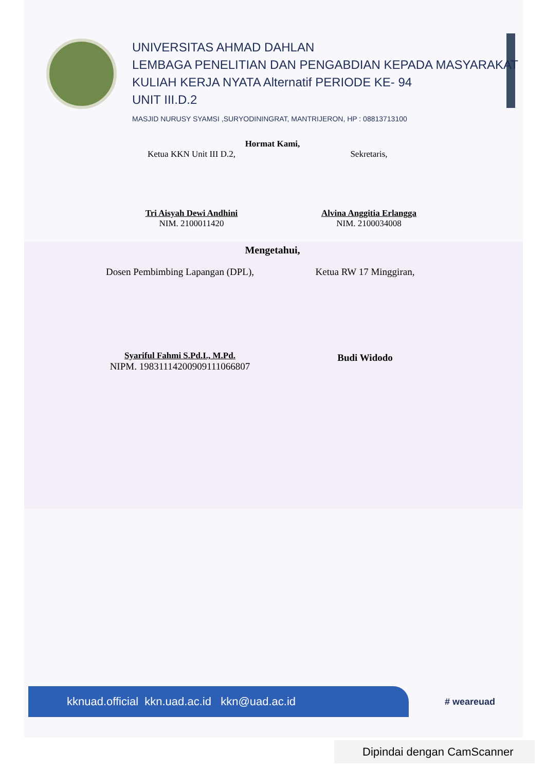UNIVERSITAS AHMAD DAHLAN
LEMBAGA PENELITIAN DAN PENGABDIAN KEPADA MASYARAKAT
KULIAH KERJA NYATA Alternatif PERIODE KE- 94
UNIT III.D.2
MASJID NURUSY SYAMSI ,SURYODININGRAT, MANTRIJERON, HP : 08813713100
Hormat Kami,
Ketua KKN Unit III D.2,
Tri Aisyah Dewi Andhini
NIM. 2100011420
Sekretaris,
Alvina Anggitia Erlangga
NIM. 2100034008
Mengetahui,
Dosen Pembimbing Lapangan (DPL),
Syariful Fahmi S.Pd.I., M.Pd.
NIPM. 19831114200909111066807
Ketua RW 17 Minggiran,
Budi Widodo
kknuad.official kkn.uad.ac.id kkn@uad.ac.id
# weareuad
Dipindai dengan CamScanner